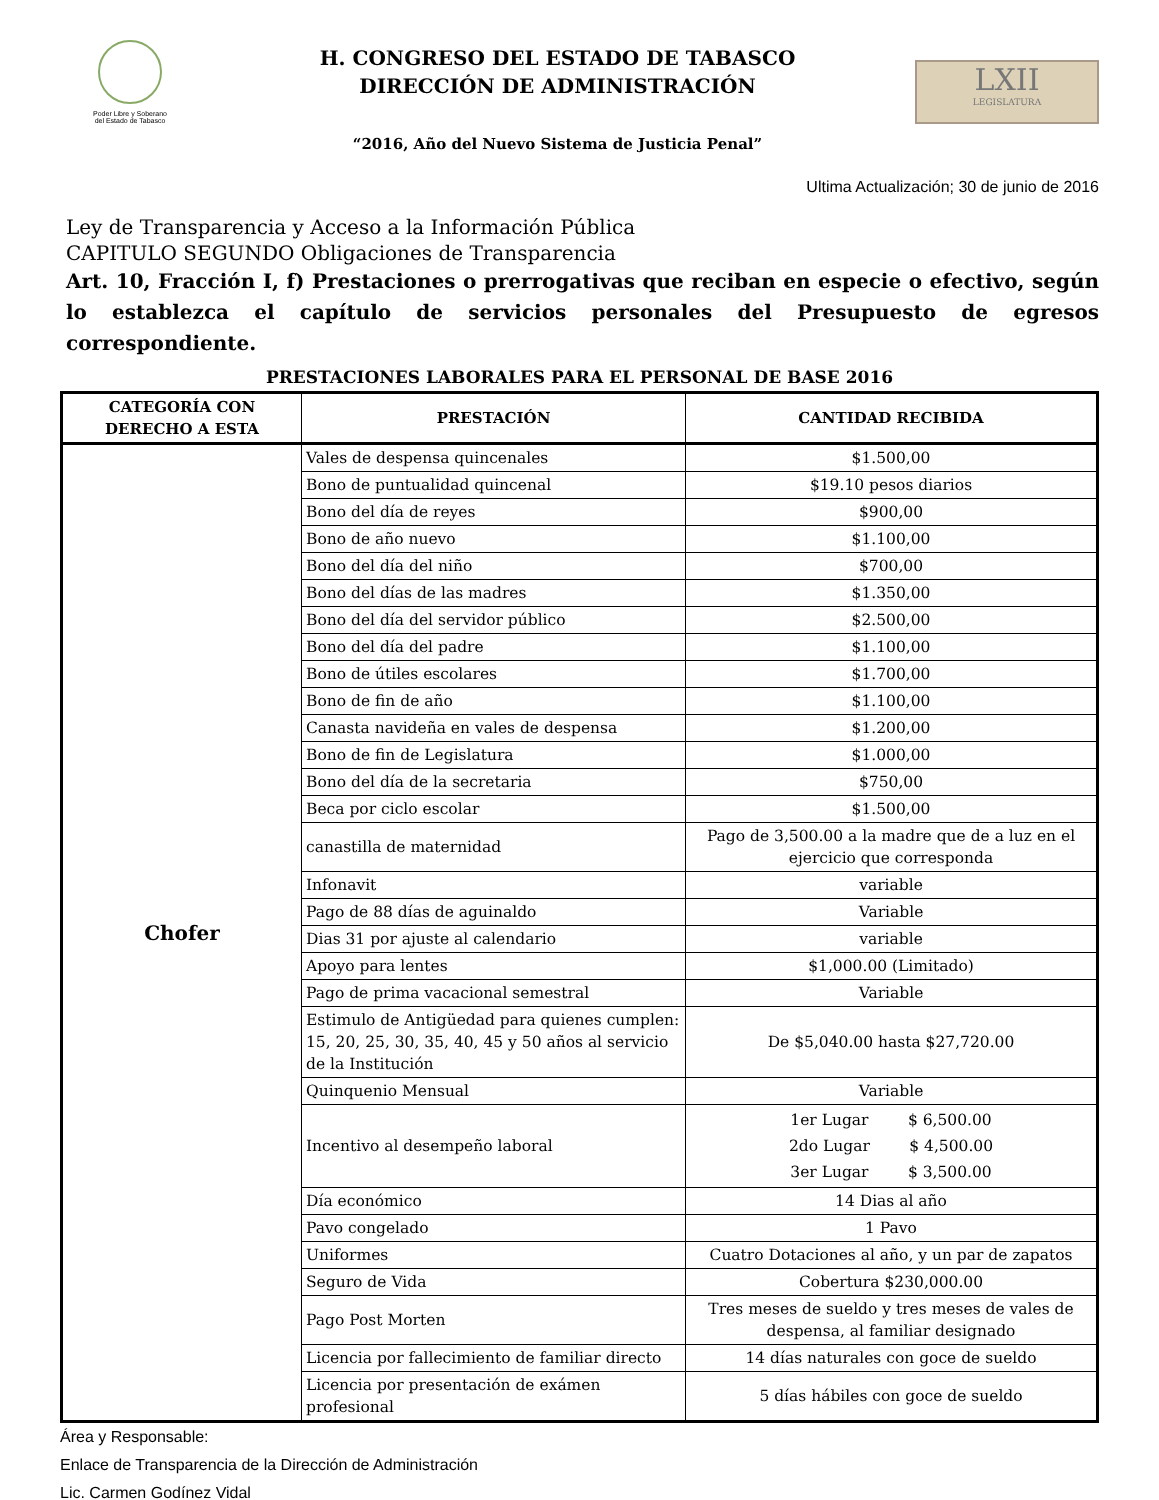Poder Libre y Soberano
del Estado de Tabasco
H. CONGRESO DEL ESTADO DE TABASCO
DIRECCIÓN DE ADMINISTRACIÓN
“2016, Año del Nuevo Sistema de Justicia Penal”
LXII
LEGISLATURA
Ultima Actualización; 30 de junio de 2016
Ley de Transparencia y Acceso a la Información Pública
CAPITULO SEGUNDO Obligaciones de Transparencia
Art. 10, Fracción I, f) Prestaciones o prerrogativas que reciban en especie o efectivo, según lo establezca el capítulo de servicios personales del Presupuesto de egresos correspondiente.
PRESTACIONES LABORALES PARA EL PERSONAL DE BASE 2016
| CATEGORÍA CON DERECHO A ESTA | PRESTACIÓN | CANTIDAD RECIBIDA |
| --- | --- | --- |
| Chofer | Vales de despensa quincenales | $1.500,00 |
| | Bono de puntualidad quincenal | $19.10 pesos diarios |
| | Bono del día de reyes | $900,00 |
| | Bono de año nuevo | $1.100,00 |
| | Bono del día del niño | $700,00 |
| | Bono del días de las madres | $1.350,00 |
| | Bono del día del servidor público | $2.500,00 |
| | Bono del día del padre | $1.100,00 |
| | Bono de útiles escolares | $1.700,00 |
| | Bono de fin de año | $1.100,00 |
| | Canasta navideña en vales de despensa | $1.200,00 |
| | Bono de fin de Legislatura | $1.000,00 |
| | Bono del día de la secretaria | $750,00 |
| | Beca por ciclo escolar | $1.500,00 |
| | canastilla de maternidad | Pago de 3,500.00 a la madre que de a luz en el ejercicio que corresponda |
| | Infonavit | variable |
| | Pago de 88 días de aguinaldo | Variable |
| | Dias 31 por ajuste al calendario | variable |
| | Apoyo para lentes | $1,000.00 (Limitado) |
| | Pago de prima vacacional semestral | Variable |
| | Estimulo de Antigüedad para quienes cumplen: 15, 20, 25, 30, 35, 40, 45 y 50 años al servicio de la Institución | De $5,040.00 hasta $27,720.00 |
| | Quinquenio Mensual | Variable |
| | Incentivo al desempeño laboral | 1er Lugar $ 6,500.00 2do Lugar $ 4,500.00 3er Lugar $ 3,500.00 |
| | Día económico | 14 Dias al año |
| | Pavo congelado | 1 Pavo |
| | Uniformes | Cuatro Dotaciones al año, y un par de zapatos |
| | Seguro de Vida | Cobertura $230,000.00 |
| | Pago Post Morten | Tres meses de sueldo y tres meses de vales de despensa, al familiar designado |
| | Licencia por fallecimiento de familiar directo | 14 días naturales con goce de sueldo |
| | Licencia por presentación de exámen profesional | 5 días hábiles con goce de sueldo |
Área y Responsable:
Enlace de Transparencia de la Dirección de Administración
Lic. Carmen Godínez Vidal